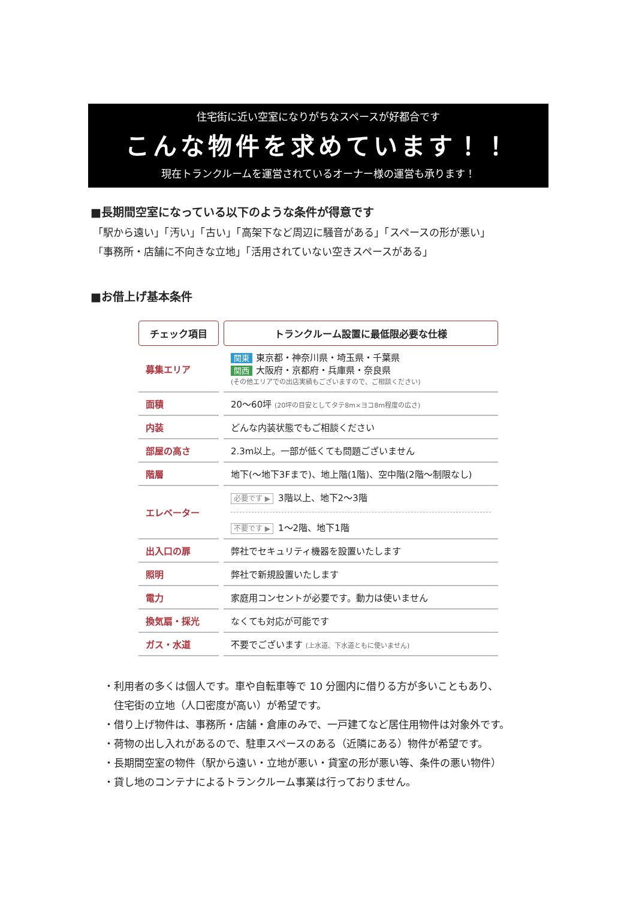住宅街に近い空室になりがちなスペースが好都合です
こんな物件を求めています！！
現在トランクルームを運営されているオーナー様の運営も承ります！
■長期間空室になっている以下のような条件が得意です
「駅から遠い」「汚い」「古い」「高架下など周辺に騒音がある」「スペースの形が悪い」
「事務所・店舗に不向きな立地」「活用されていない空きスペースがある」
■お借上げ基本条件
| チェック項目 | トランクルーム設置に最低限必要な仕様 |
| --- | --- |
| 募集エリア | 関東 東京都・神奈川県・埼玉県・千葉県 関西 大阪府・京都府・兵庫県・奈良県 (その他エリアでの出店実績もございますので、ご相談ください) |
| 面積 | 20〜60坪 (20坪の目安としてタテ8m×ヨコ8m程度の広さ) |
| 内装 | どんな内装状態でもご相談ください |
| 部屋の高さ | 2.3m以上。一部が低くても問題ございません |
| 階層 | 地下(〜地下3Fまで)、地上階(1階)、空中階(2階〜制限なし) |
| エレベーター | 必要です ▶ 3階以上、地下2〜3階 不要です ▶ 1〜2階、地下1階 |
| 出入口の扉 | 弊社でセキュリティ機器を設置いたします |
| 照明 | 弊社で新規設置いたします |
| 電力 | 家庭用コンセントが必要です。動力は使いません |
| 換気扇・採光 | なくても対応が可能です |
| ガス・水道 | 不要でございます (上水道、下水道ともに使いません) |
・利用者の多くは個人です。車や自転車等で 10 分圏内に借りる方が多いこともあり、
　住宅街の立地（人口密度が高い）が希望です。
・借り上げ物件は、事務所・店舗・倉庫のみで、一戸建てなど居住用物件は対象外です。
・荷物の出し入れがあるので、駐車スペースのある（近隣にある）物件が希望です。
・長期間空室の物件（駅から遠い・立地が悪い・貸室の形が悪い等、条件の悪い物件）
・貸し地のコンテナによるトランクルーム事業は行っておりません。